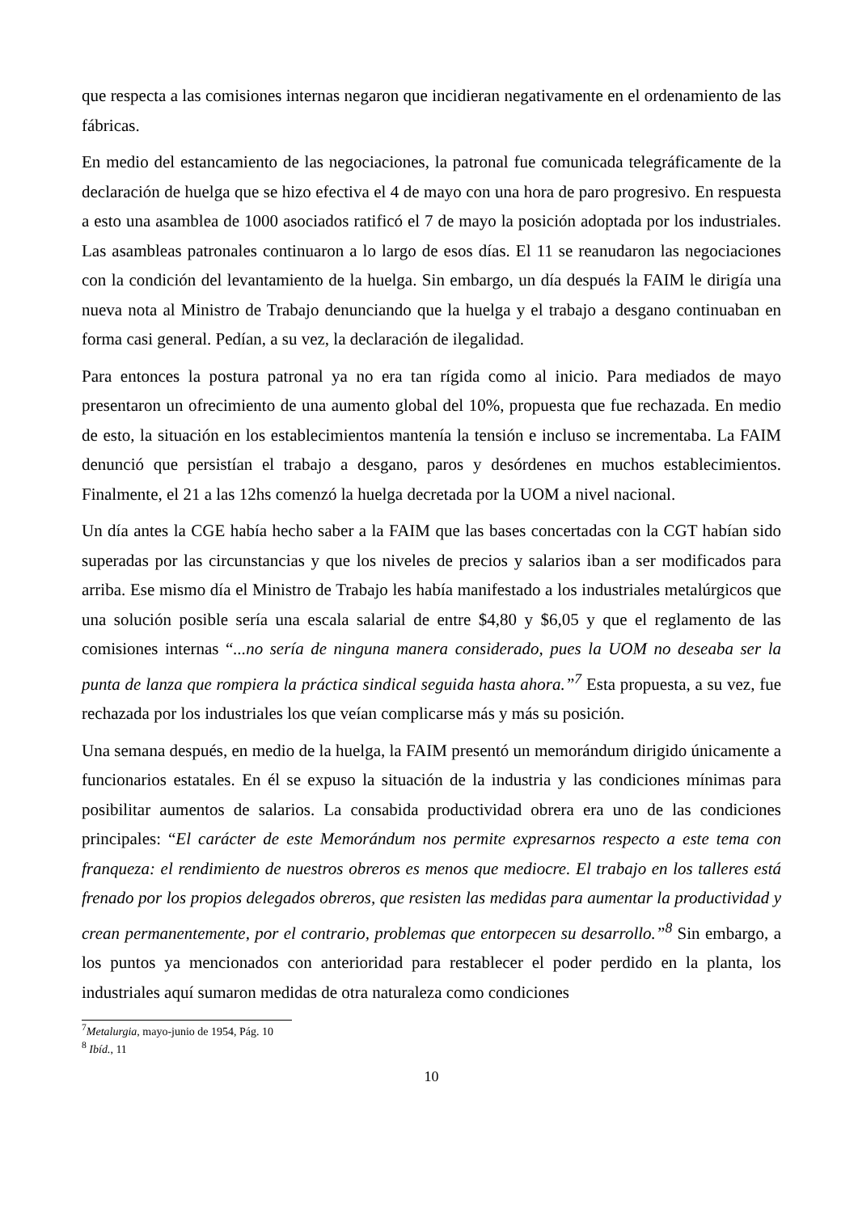que respecta a las comisiones internas negaron que incidieran negativamente en el ordenamiento de las fábricas.
En medio del estancamiento de las negociaciones, la patronal fue comunicada telegráficamente de la declaración de huelga que se hizo efectiva el 4 de mayo con una hora de paro progresivo. En respuesta a esto una asamblea de 1000 asociados ratificó el 7 de mayo la posición adoptada por los industriales. Las asambleas patronales continuaron a lo largo de esos días. El 11 se reanudaron las negociaciones con la condición del levantamiento de la huelga. Sin embargo, un día después la FAIM le dirigía una nueva nota al Ministro de Trabajo denunciando que la huelga y el trabajo a desgano continuaban en forma casi general. Pedían, a su vez, la declaración de ilegalidad.
Para entonces la postura patronal ya no era tan rígida como al inicio. Para mediados de mayo presentaron un ofrecimiento de una aumento global del 10%, propuesta que fue rechazada. En medio de esto, la situación en los establecimientos mantenía la tensión e incluso se incrementaba. La FAIM denunció que persistían el trabajo a desgano, paros y desórdenes en muchos establecimientos. Finalmente, el 21 a las 12hs comenzó la huelga decretada por la UOM a nivel nacional.
Un día antes la CGE había hecho saber a la FAIM que las bases concertadas con la CGT habían sido superadas por las circunstancias y que los niveles de precios y salarios iban a ser modificados para arriba. Ese mismo día el Ministro de Trabajo les había manifestado a los industriales metalúrgicos que una solución posible sería una escala salarial de entre $4,80 y $6,05 y que el reglamento de las comisiones internas “...no sería de ninguna manera considerado, pues la UOM no deseaba ser la punta de lanza que rompiera la práctica sindical seguida hasta ahora.”<sup>7</sup> Esta propuesta, a su vez, fue rechazada por los industriales los que veían complicarse más y más su posición.
Una semana después, en medio de la huelga, la FAIM presentó un memorándum dirigido únicamente a funcionarios estatales. En él se expuso la situación de la industria y las condiciones mínimas para posibilitar aumentos de salarios. La consabida productividad obrera era uno de las condiciones principales: “El carácter de este Memorándum nos permite expresarnos respecto a este tema con franqueza: el rendimiento de nuestros obreros es menos que mediocre. El trabajo en los talleres está frenado por los propios delegados obreros, que resisten las medidas para aumentar la productividad y crean permanentemente, por el contrario, problemas que entorpecen su desarrollo.”<sup>8</sup> Sin embargo, a los puntos ya mencionados con anterioridad para restablecer el poder perdido en la planta, los industriales aquí sumaron medidas de otra naturaleza como condiciones
<sup>7</sup> Metalurgia, mayo-junio de 1954, Pág. 10
<sup>8</sup> Ibíd., 11
10